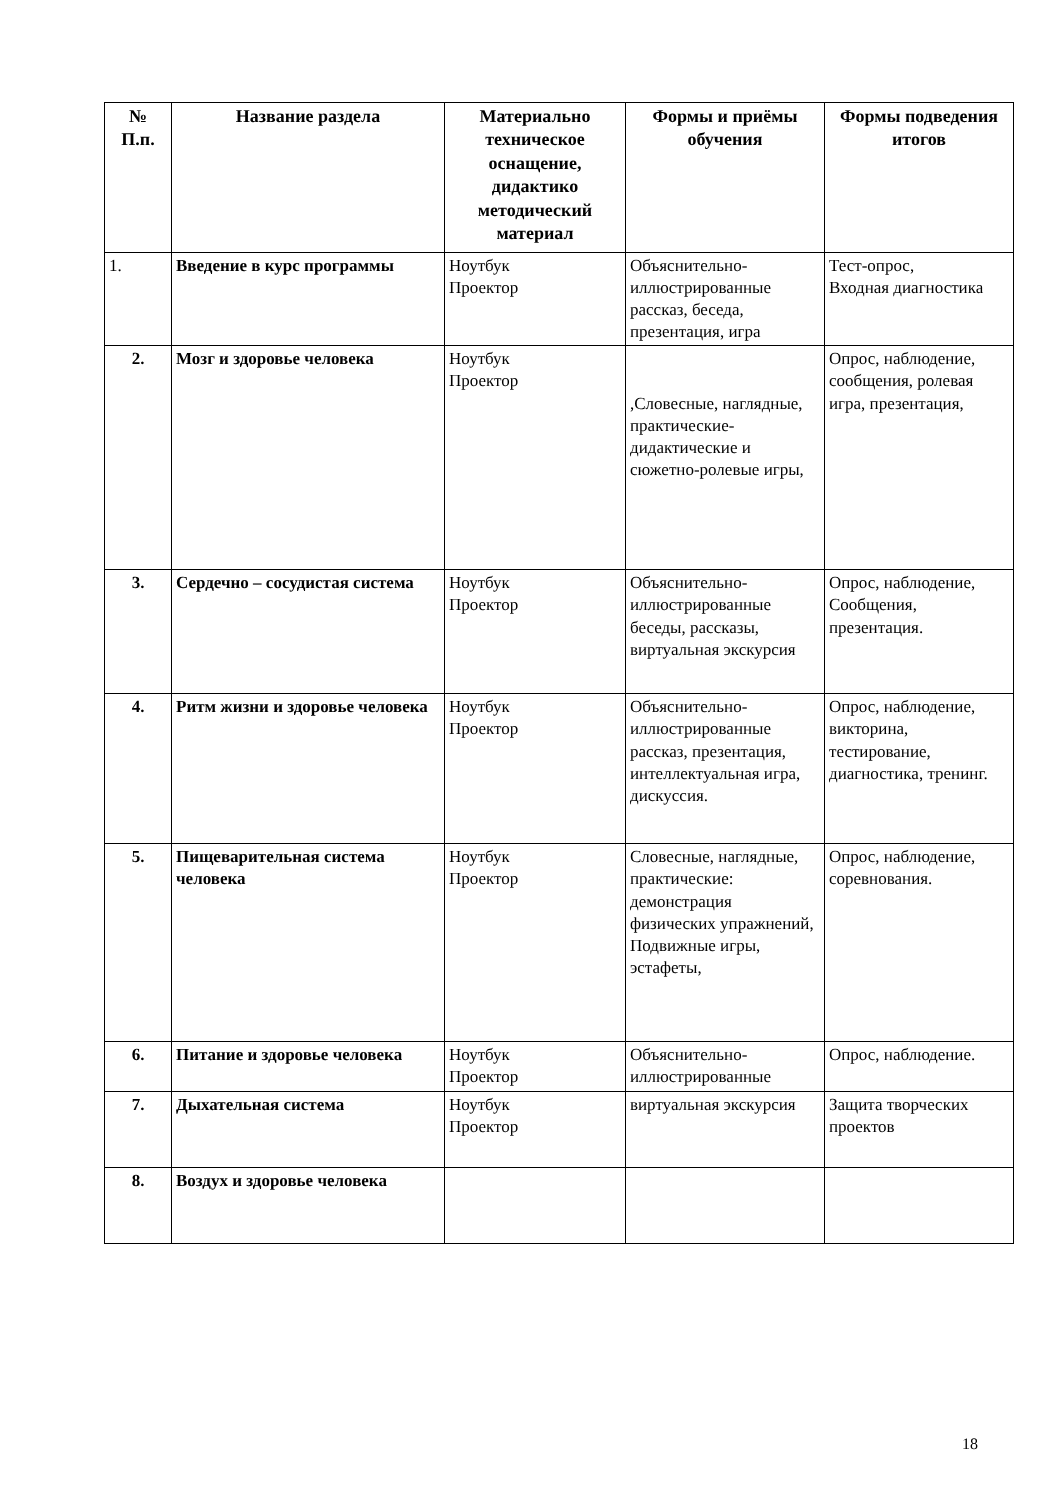| № П.п. | Название раздела | Материально техническое оснащение, дидактико методический материал | Формы и приёмы обучения | Формы подведения итогов |
| --- | --- | --- | --- | --- |
| 1. | Введение в курс программы | Ноутбук Проектор | Объяснительно-иллюстрированные рассказ, беседа, презентация, игра | Тест-опрос, Входная диагностика |
| 2. | Мозг и здоровье человека | Ноутбук Проектор | ,Словесные, наглядные, практические-дидактические и сюжетно-ролевые игры, | Опрос, наблюдение, сообщения, ролевая игра, презентация, |
| 3. | Сердечно – сосудистая система | Ноутбук Проектор | Объяснительно-иллюстрированные беседы, рассказы, виртуальная экскурсия | Опрос, наблюдение, Сообщения, презентация. |
| 4. | Ритм жизни и здоровье человека | Ноутбук Проектор | Объяснительно-иллюстрированные рассказ, презентация, интеллектуальная игра, дискуссия. | Опрос, наблюдение, викторина, тестирование, диагностика, тренинг. |
| 5. | Пищеварительная система человека | Ноутбук Проектор | Словесные, наглядные, практические: демонстрация физических упражнений, Подвижные игры, эстафеты, | Опрос, наблюдение, соревнования. |
| 6. | Питание и здоровье человека | Ноутбук Проектор | Объяснительно-иллюстрированные | Опрос, наблюдение. |
| 7. | Дыхательная система | Ноутбук Проектор | виртуальная экскурсия | Защита творческих проектов |
| 8. | Воздух и здоровье человека | | | |
18